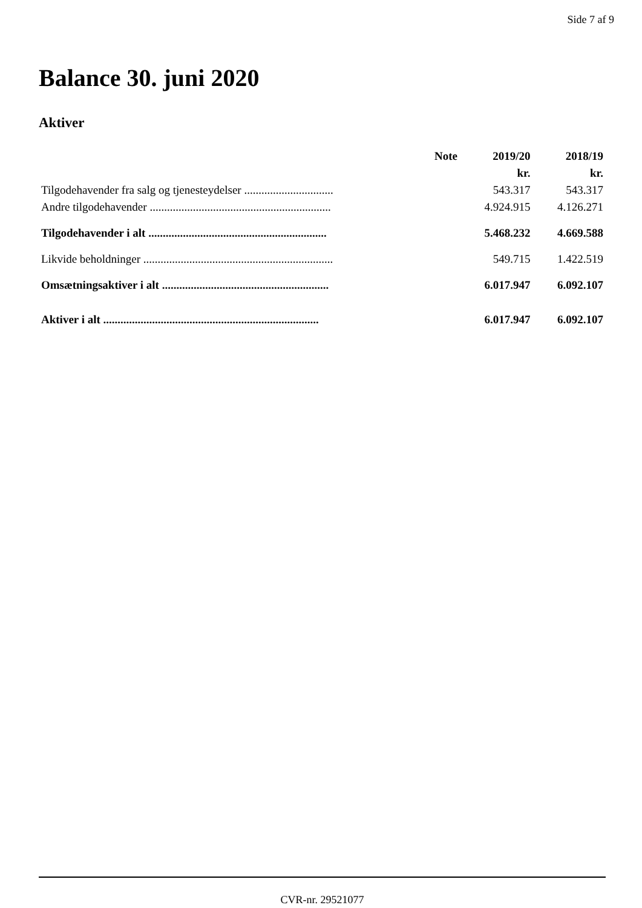Side 7 af 9
Balance 30. juni 2020
Aktiver
| | Note | 2019/20 | 2018/19 |
| --- | --- | --- | --- |
| | | kr. | kr. |
| Tilgodehavender fra salg og tjenesteydelser ............................... | | 543.317 | 543.317 |
| Andre tilgodehavender ............................................................... | | 4.924.915 | 4.126.271 |
| Tilgodehavender i alt .............................................................. | | 5.468.232 | 4.669.588 |
| Likvide beholdninger .................................................................. | | 549.715 | 1.422.519 |
| Omsætningsaktiver i alt .......................................................... | | 6.017.947 | 6.092.107 |
| Aktiver i alt ........................................................................... | | 6.017.947 | 6.092.107 |
CVR-nr. 29521077